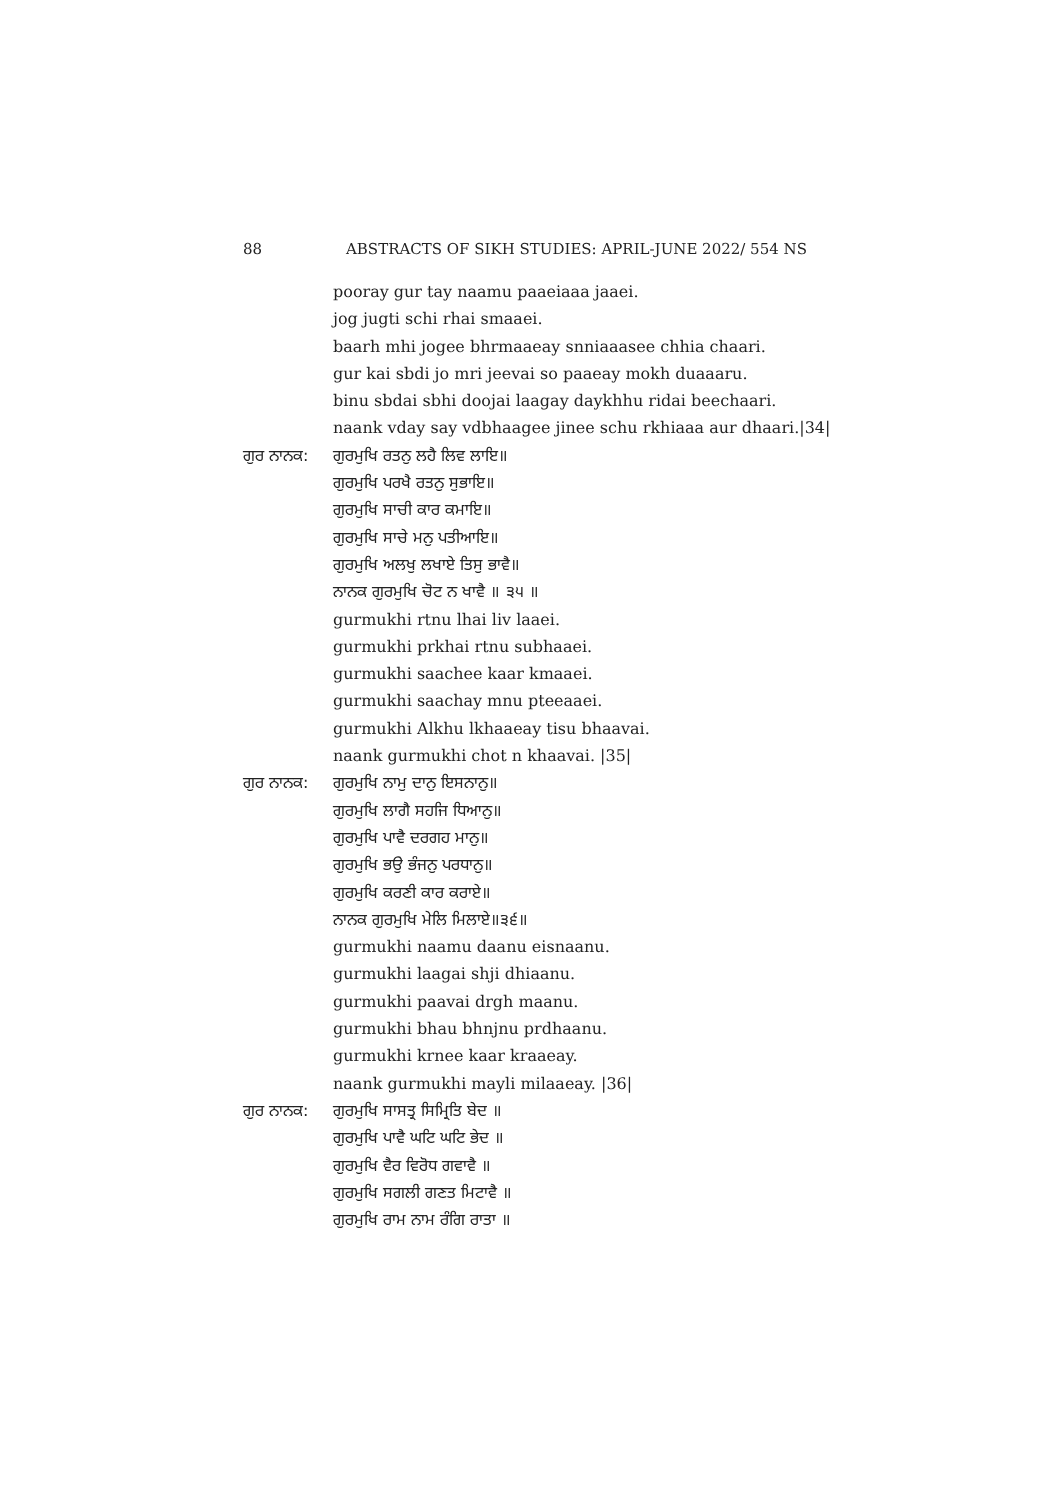88 ABSTRACTS OF SIKH STUDIES: APRIL-JUNE 2022/ 554 NS
pooray gur tay naamu paaeiaaa jaaei.
jog jugti schi rhai smaaei.
baarh mhi jogee bhrmaaeay snniaaasee chhia chaari.
gur kai sbdi jo mri jeevai so paaeay mokh duaaaru.
binu sbdai sbhi doojai laagay daykhhu ridai beechaari.
naank vday say vdbhaagee jinee schu rkhiaaa aur dhaari.|34|
ਗੁਰ ਨਾਨਕ: ਗੁਰਮੁਖਿ ਰਤਨੁ ਲਹੈ ਲਿਵ ਲਾਇ॥
ਗੁਰਮੁਖਿ ਪਰਖੈ ਰਤਨੁ ਸੁਭਾਇ॥
ਗੁਰਮੁਖਿ ਸਾਚੀ ਕਾਰ ਕਮਾਇ॥
ਗੁਰਮੁਖਿ ਸਾਚੇ ਮਨੁ ਪਤੀਆਇ॥
ਗੁਰਮੁਖਿ ਅਲਖੁ ਲਖਾਏ ਤਿਸੁ ਭਾਵੈ॥
ਨਾਨਕ ਗੁਰਮੁਖਿ ਚੋਟ ਨ ਖਾਵੈ ॥ ੩੫ ॥
gurmukhi rtnu lhai liv laaei.
gurmukhi prkhai rtnu subhaaei.
gurmukhi saachee kaar kmaaei.
gurmukhi saachay mnu pteeaaei.
gurmukhi Alkhu lkhaaeay tisu bhaavai.
naank gurmukhi chot n khaavai. |35|
ਗੁਰ ਨਾਨਕ: ਗੁਰਮੁਖਿ ਨਾਮੁ ਦਾਨੁ ਇਸਨਾਨੁ॥
ਗੁਰਮੁਖਿ ਲਾਗੈ ਸਹਜਿ ਧਿਆਨੁ॥
ਗੁਰਮੁਖਿ ਪਾਵੈ ਦਰਗਹ ਮਾਨੁ॥
ਗੁਰਮੁਖਿ ਭਉ ਭੰਜਨੁ ਪਰਧਾਨੁ॥
ਗੁਰਮੁਖਿ ਕਰਣੀ ਕਾਰ ਕਰਾਏ॥
ਨਾਨਕ ਗੁਰਮੁਖਿ ਮੇਲਿ ਮਿਲਾਏ॥੩੬॥
gurmukhi naamu daanu eisnaanu.
gurmukhi laagai shji dhiaanu.
gurmukhi paavai drgh maanu.
gurmukhi bhau bhnjnu prdhaanu.
gurmukhi krnee kaar kraaeay.
naank gurmukhi mayli milaaeay. |36|
ਗੁਰ ਨਾਨਕ: ਗੁਰਮੁਖਿ ਸਾਸਤ੍ਰ ਸਿਮ੍ਰਿਤਿ ਬੇਦ ॥
ਗੁਰਮੁਖਿ ਪਾਵੈ ਘਟਿ ਘਟਿ ਭੇਦ ॥
ਗੁਰਮੁਖਿ ਵੈਰ ਵਿਰੋਧ ਗਵਾਵੈ ॥
ਗੁਰਮੁਖਿ ਸਗਲੀ ਗਣਤ ਮਿਟਾਵੈ ॥
ਗੁਰਮੁਖਿ ਰਾਮ ਨਾਮ ਰੰਗਿ ਰਾਤਾ ॥